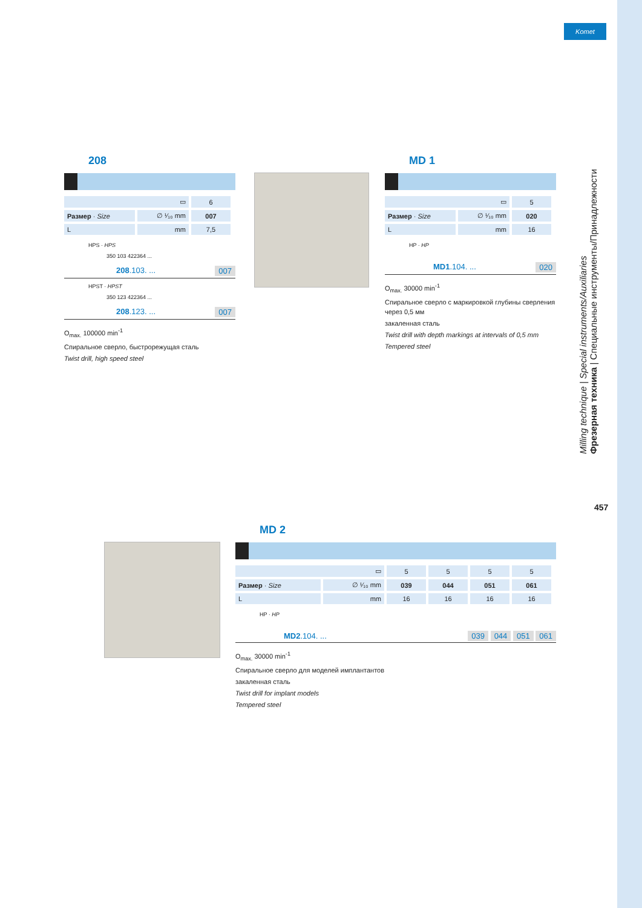Komet
208
| ▭ | | 6 |
| Размер · Size | ∅ ¹⁄₁₀ mm | 007 |
| L | mm | 7,5 |
HPS · HPS
350 103 422364 ...
208.103. ... 007
HPST · HPST
350 123 422364 ...
208.123. ... 007
O<sub>max.</sub> 100000 min<sup>-1</sup>
Спиральное сверло, быстрорежущая сталь
Twist drill, high speed steel
MD 1
| ▭ | | 5 |
| Размер · Size | ∅ ¹⁄₁₀ mm | 020 |
| L | mm | 16 |
HP · HP
MD1.104. ... 020
O<sub>max.</sub> 30000 min<sup>-1</sup>
Спиральное сверло с маркировкой глубины сверления через 0,5 мм
закаленная сталь
Twist drill with depth markings at intervals of 0,5 mm
Tempered steel
MD 2
| ▭ | | 5 | 5 | 5 | 5 |
| Размер · Size | ∅ ¹⁄₁₀ mm | 039 | 044 | 051 | 061 |
| L | mm | 16 | 16 | 16 | 16 |
HP · HP
MD2.104. ... 039 044 051 061
O<sub>max.</sub> 30000 min<sup>-1</sup>
Спиральное сверло для моделей имплантантов
закаленная сталь
Twist drill for implant models
Tempered steel
Milling technique | Special instruments/Auxiliaries
Фрезерная техника | Специальные инструменты/Принадлежности
457